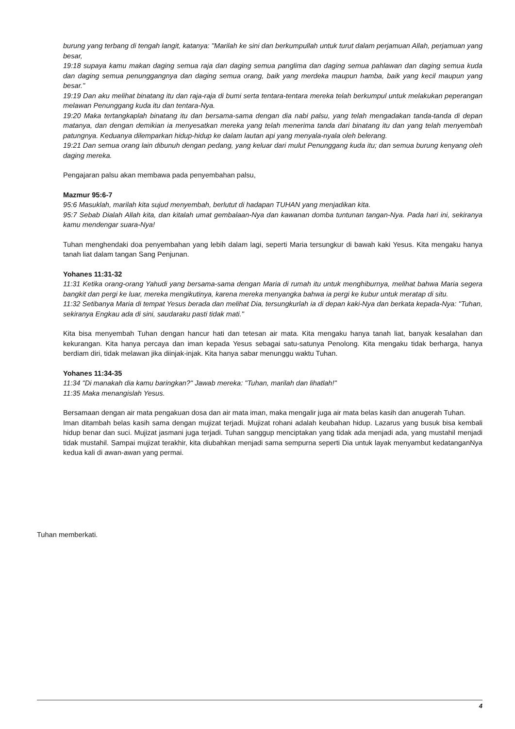burung yang terbang di tengah langit, katanya: "Marilah ke sini dan berkumpullah untuk turut dalam perjamuan Allah, perjamuan yang besar,
19:18 supaya kamu makan daging semua raja dan daging semua panglima dan daging semua pahlawan dan daging semua kuda dan daging semua penunggangnya dan daging semua orang, baik yang merdeka maupun hamba, baik yang kecil maupun yang besar."
19:19 Dan aku melihat binatang itu dan raja-raja di bumi serta tentara-tentara mereka telah berkumpul untuk melakukan peperangan melawan Penunggang kuda itu dan tentara-Nya.
19:20 Maka tertangkaplah binatang itu dan bersama-sama dengan dia nabi palsu, yang telah mengadakan tanda-tanda di depan matanya, dan dengan demikian ia menyesatkan mereka yang telah menerima tanda dari binatang itu dan yang telah menyembah patungnya. Keduanya dilemparkan hidup-hidup ke dalam lautan api yang menyala-nyala oleh belerang.
19:21 Dan semua orang lain dibunuh dengan pedang, yang keluar dari mulut Penunggang kuda itu; dan semua burung kenyang oleh daging mereka.
Pengajaran palsu akan membawa pada penyembahan palsu,
Mazmur 95:6-7
95:6 Masuklah, marilah kita sujud menyembah, berlutut di hadapan TUHAN yang menjadikan kita.
95:7 Sebab Dialah Allah kita, dan kitalah umat gembalaan-Nya dan kawanan domba tuntunan tangan-Nya. Pada hari ini, sekiranya kamu mendengar suara-Nya!
Tuhan menghendaki doa penyembahan yang lebih dalam lagi, seperti Maria tersungkur di bawah kaki Yesus. Kita mengaku hanya tanah liat dalam tangan Sang Penjunan.
Yohanes 11:31-32
11:31 Ketika orang-orang Yahudi yang bersama-sama dengan Maria di rumah itu untuk menghiburnya, melihat bahwa Maria segera bangkit dan pergi ke luar, mereka mengikutinya, karena mereka menyangka bahwa ia pergi ke kubur untuk meratap di situ.
11:32 Setibanya Maria di tempat Yesus berada dan melihat Dia, tersungkurlah ia di depan kaki-Nya dan berkata kepada-Nya: "Tuhan, sekiranya Engkau ada di sini, saudaraku pasti tidak mati."
Kita bisa menyembah Tuhan dengan hancur hati dan tetesan air mata. Kita mengaku hanya tanah liat, banyak kesalahan dan kekurangan. Kita hanya percaya dan iman kepada Yesus sebagai satu-satunya Penolong. Kita mengaku tidak berharga, hanya berdiam diri, tidak melawan jika diinjak-injak. Kita hanya sabar menunggu waktu Tuhan.
Yohanes 11:34-35
11:34 "Di manakah dia kamu baringkan?" Jawab mereka: "Tuhan, marilah dan lihatlah!"
11:35 Maka menangislah Yesus.
Bersamaan dengan air mata pengakuan dosa dan air mata iman, maka mengalir juga air mata belas kasih dan anugerah Tuhan.
Iman ditambah belas kasih sama dengan mujizat terjadi. Mujizat rohani adalah keubahan hidup. Lazarus yang busuk bisa kembali hidup benar dan suci. Mujizat jasmani juga terjadi. Tuhan sanggup menciptakan yang tidak ada menjadi ada, yang mustahil menjadi tidak mustahil. Sampai mujizat terakhir, kita diubahkan menjadi sama sempurna seperti Dia untuk layak menyambut kedatanganNya kedua kali di awan-awan yang permai.
Tuhan memberkati.
4